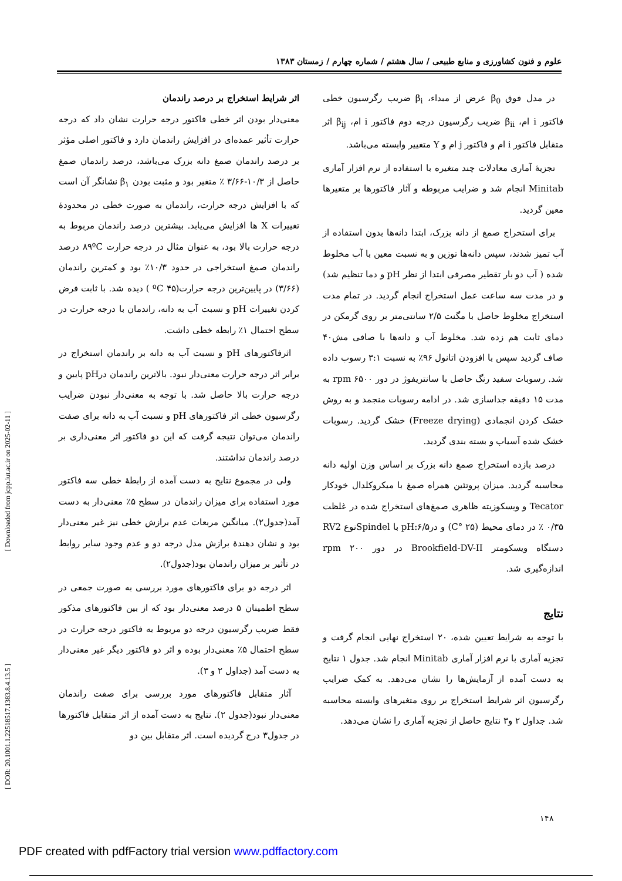علوم و فنون کشاورزی و منابع طبیعی / سال هشتم / شماره چهارم / زمستان ۱۳۸۳
در مدل فوق β<sub>0</sub> عرض از مبداء، β<sub>i</sub> ضریب رگرسیون خطی فاکتور i ام، β<sub>ii</sub> ضریب رگرسیون درجه دوم فاکتور i ام، β<sub>ij</sub> اثر متقابل فاکتور i ام و فاکتور j ام و Y متغییر وابسته می‌باشد.
تجزیهٔ آماری معادلات چند متغیره با استفاده از نرم افزار آماری Minitab انجام شد و ضرایب مربوطه و آثار فاکتورها بر متغیرها معین گردید.
برای استخراج صمغ از دانه بزرک، ابتدا دانه‌ها بدون استفاده از آب تمیز شدند، سپس دانه‌ها توزین و به نسبت معین با آب مخلوط شده ( آب دو بار تقطیر مصرفی ابتدا از نظر pH و دما تنظیم شد) و در مدت سه ساعت عمل استخراج انجام گردید. در تمام مدت استخراج مخلوط حاصل با مگنت ۲/۵ سانتی‌متر بر روی گرمکن در دمای ثابت هم زده شد. مخلوط آب و دانه‌ها با صافی مش۴۰ صاف گردید سپس با افزودن اتانول ۹۶٪ به نسبت ۳:۱ رسوب داده شد. رسوبات سفید رنگ حاصل با سانتریفوژ در دور rpm ۶۵۰۰ به مدت ۱۵ دقیقه جداسازی شد. در ادامه رسوبات منجمد و به روش خشک کردن انجمادی (Freeze drying) خشک گردید. رسوبات خشک شده آسیاب و بسته بندی گردید.
درصد بازده استخراج صمغ دانه بزرک بر اساس وزن اولیه دانه محاسبه گردید. میزان پروتئین همراه صمغ با میکروکلدال خودکار Tecator و ویسکوزیته ظاهری صمغ‌های استخراج شده در غلظت ۰/۳۵ ٪ در دمای محیط (C° ۲۵) و درpH:۶/۵ با Spindelنوع RV2 دستگاه ویسکومتر Brookfield-DV-II در دور rpm ۲۰۰ اندازه‌گیری شد.
نتایج
با توجه به شرایط تعیین شده، ۲۰ استخراج نهایی انجام گرفت و تجزیه آماری با نرم افزار آماری Minitab انجام شد. جدول ۱ نتایج به دست آمده از آزمایش‌ها را نشان می‌دهد. به کمک ضرایب رگرسیون اثر شرایط استخراج بر روی متغیرهای وابسته محاسبه شد. جداول ۲ و۳ نتایج حاصل از تجزیه آماری را نشان می‌دهد.
اثر شرایط استخراج بر درصد راندمان
معنی‌دار بودن اثر خطی فاکتور درجه حرارت نشان داد که درجه حرارت تأثیر عمده‌ای در افزایش راندمان دارد و فاکتور اصلی مؤثر بر درصد راندمان صمغ دانه بزرک می‌باشد، درصد راندمان صمغ حاصل از ۱۰/۳-۳/۶۶ ٪ متغیر بود و مثبت بودن β<sub>۱</sub> نشانگر آن است که با افزایش درجه حرارت، راندمان به صورت خطی در محدودهٔ تغییرات X ها افزایش می‌یابد. بیشترین درصد راندمان مربوط به درجه حرارت بالا بود، به عنوان مثال در درجه حرارت ۸۹ºC درصد راندمان صمغ استخراجی در حدود ۱۰/۳٪ بود و کمترین راندمان (۳/۶۶) در پایین‌ترین درجه حرارت(۴۵ ºC ) دیده شد. با ثابت فرض کردن تغییرات pH و نسبت آب به دانه، راندمان با درجه حرارت در سطح احتمال ۱٪ رابطه خطی داشت.
اثرفاکتورهای pH و نسبت آب به دانه بر راندمان استخراج در برابر اثر درجه حرارت معنی‌دار نبود. بالاترین راندمان درpH پایین و درجه حرارت بالا حاصل شد. با توجه به معنی‌دار نبودن ضرایب رگرسیون خطی اثر فاکتورهای pH و نسبت آب به دانه برای صفت راندمان می‌توان نتیجه گرفت که این دو فاکتور اثر معنی‌داری بر درصد راندمان نداشتند.
ولی در مجموع نتایج به دست آمده از رابطهٔ خطی سه فاکتور مورد استفاده برای میزان راندمان در سطح ۵٪ معنی‌دار به دست آمد(جدول۲). میانگین مربعات عدم برازش خطی نیز غیر معنی‌دار بود و نشان دهندهٔ برازش مدل درجه دو و عدم وجود سایر روابط در تأثیر بر میزان راندمان بود(جدول۲).
اثر درجه دو برای فاکتورهای مورد بررسی به صورت جمعی در سطح اطمینان ۵ درصد معنی‌دار بود که از بین فاکتورهای مذکور فقط ضریب رگرسیون درجه دو مربوط به فاکتور درجه حرارت در سطح احتمال ۵٪ معنی‌دار بوده و اثر دو فاکتور دیگر غیر معنی‌دار به دست آمد (جداول ۲ و ۳).
آثار متقابل فاکتورهای مورد بررسی برای صفت راندمان معنی‌دار نبود(جدول ۲). نتایج به دست آمده از اثر متقابل فاکتورها در جدول۳ درج گردیده است. اثر متقابل بین دو
[ Downloaded from jcpp.iut.ac.ir on 2025-02-11 ]
[ DOR: 20.1001.1.22518517.1383.8.4.13.5 ]
۱۴۸
PDF created with pdfFactory trial version www.pdffactory.com